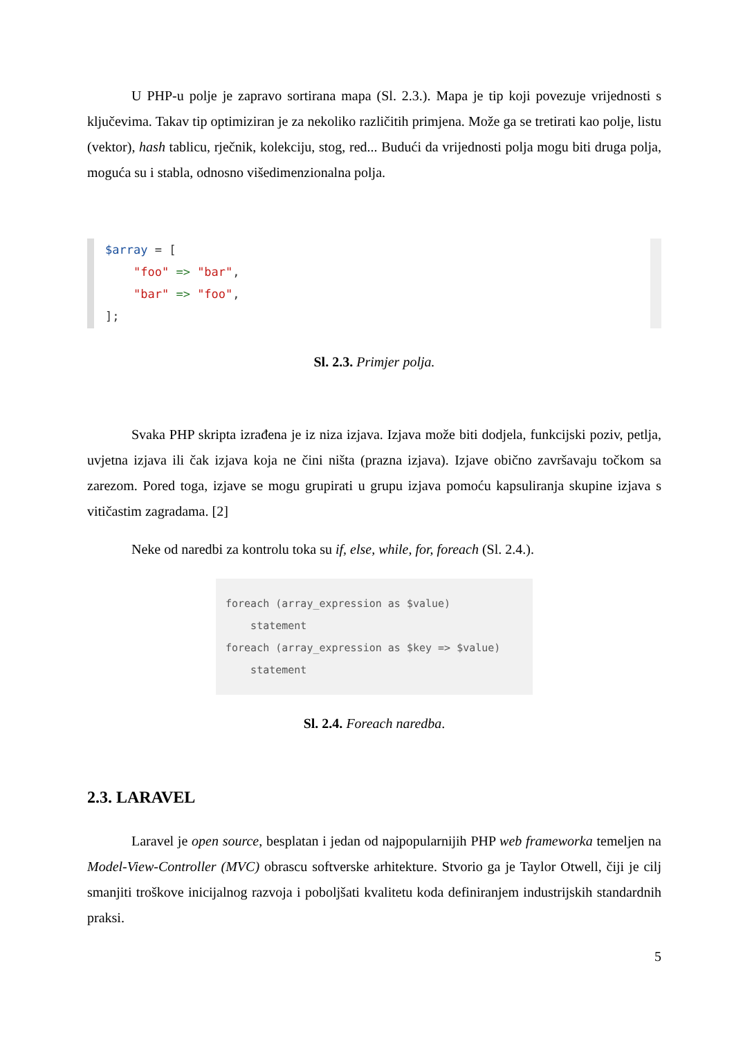U PHP-u polje je zapravo sortirana mapa (Sl. 2.3.). Mapa je tip koji povezuje vrijednosti s ključevima. Takav tip optimiziran je za nekoliko različitih primjena. Može ga se tretirati kao polje, listu (vektor), hash tablicu, rječnik, kolekciju, stog, red... Budući da vrijednosti polja mogu biti druga polja, moguća su i stabla, odnosno višedimenzionalna polja.
$array = [ "foo" => "bar", "bar" => "foo", ];
Sl. 2.3. Primjer polja.
Svaka PHP skripta izrađena je iz niza izjava. Izjava može biti dodjela, funkcijski poziv, petlja, uvjetna izjava ili čak izjava koja ne čini ništa (prazna izjava). Izjave obično završavaju točkom sa zarezom. Pored toga, izjave se mogu grupirati u grupu izjava pomoću kapsuliranja skupine izjava s vitičastim zagradama. [2]
Neke od naredbi za kontrolu toka su if, else, while, for, foreach (Sl. 2.4.).
foreach (array_expression as $value) statement foreach (array_expression as $key => $value) statement
Sl. 2.4. Foreach naredba.
2.3. LARAVEL
Laravel je open source, besplatan i jedan od najpopularnijih PHP web frameworka temeljen na Model-View-Controller (MVC) obrascu softverske arhitekture. Stvorio ga je Taylor Otwell, čiji je cilj smanjiti troškove inicijalnog razvoja i poboljšati kvalitetu koda definiranjem industrijskih standardnih praksi.
5